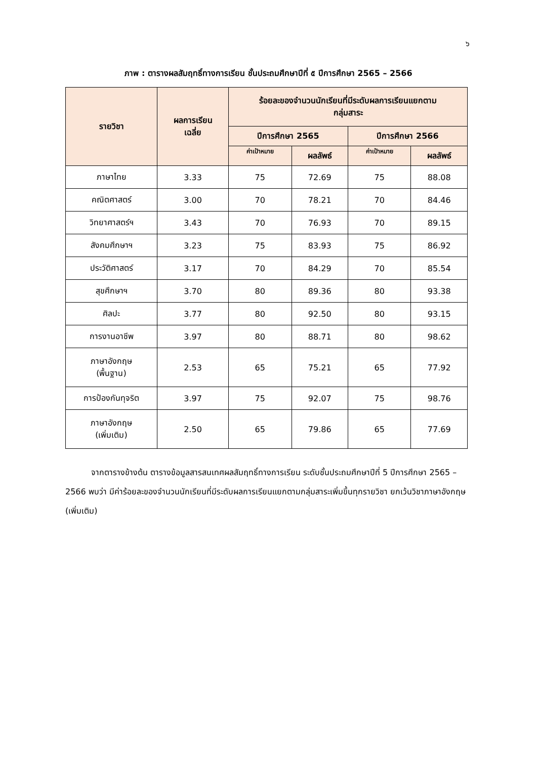๖
ภาพ : ตารางผลสัมฤทธิ์ทางการเรียน ชั้นประถมศึกษาปีที่ ๕ ปีการศึกษา 2565 – 2566
| รายวิชา | ผลการเรียน เฉลี่ย | ร้อยละของจำนวนนักเรียนที่มีระดับผลการเรียนแยกตาม กลุ่มสาระ | | | |
| --- | --- | --- | --- | --- | --- |
| | | ปีการศึกษา 2565 | | ปีการศึกษา 2566 | |
| | | ค่าเป้าหมาย | ผลลัพธ์ | ค่าเป้าหมาย | ผลลัพธ์ |
| ภาษาไทย | 3.33 | 75 | 72.69 | 75 | 88.08 |
| คณิตศาสตร์ | 3.00 | 70 | 78.21 | 70 | 84.46 |
| วิทยาศาสตร์ฯ | 3.43 | 70 | 76.93 | 70 | 89.15 |
| สังคมศึกษาฯ | 3.23 | 75 | 83.93 | 75 | 86.92 |
| ประวัติศาสตร์ | 3.17 | 70 | 84.29 | 70 | 85.54 |
| สุขศึกษาฯ | 3.70 | 80 | 89.36 | 80 | 93.38 |
| ศิลปะ | 3.77 | 80 | 92.50 | 80 | 93.15 |
| การงานอาชีพ | 3.97 | 80 | 88.71 | 80 | 98.62 |
| ภาษาอังกฤษ (พื้นฐาน) | 2.53 | 65 | 75.21 | 65 | 77.92 |
| การป้องกันทุจริต | 3.97 | 75 | 92.07 | 75 | 98.76 |
| ภาษาอังกฤษ (เพิ่มเติม) | 2.50 | 65 | 79.86 | 65 | 77.69 |
จากตารางข้างต้น ตารางข้อมูลสารสนเทศผลสัมฤทธิ์ทางการเรียน ระดับชั้นประถมศึกษาปีที่ 5 ปีการศึกษา 2565 – 2566 พบว่า มีค่าร้อยละของจำนวนนักเรียนที่มีระดับผลการเรียนแยกตามกลุ่มสาระเพิ่มขึ้นทุกรายวิชา ยกเว้นวิชาภาษาอังกฤษ (เพิ่มเติม)